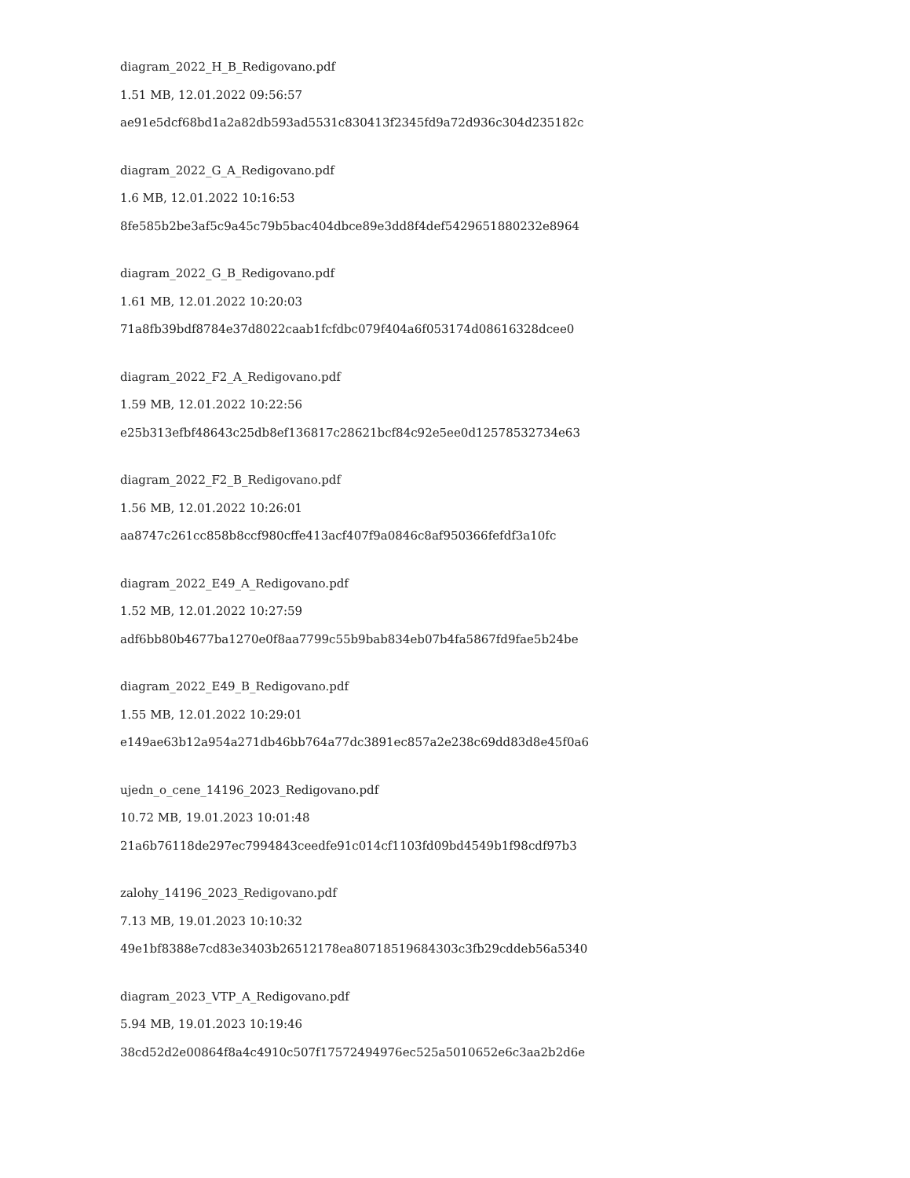diagram_2022_H_B_Redigovano.pdf
1.51 MB, 12.01.2022 09:56:57
ae91e5dcf68bd1a2a82db593ad5531c830413f2345fd9a72d936c304d235182c
diagram_2022_G_A_Redigovano.pdf
1.6 MB, 12.01.2022 10:16:53
8fe585b2be3af5c9a45c79b5bac404dbce89e3dd8f4def5429651880232e8964
diagram_2022_G_B_Redigovano.pdf
1.61 MB, 12.01.2022 10:20:03
71a8fb39bdf8784e37d8022caab1fcfdbc079f404a6f053174d08616328dcee0
diagram_2022_F2_A_Redigovano.pdf
1.59 MB, 12.01.2022 10:22:56
e25b313efbf48643c25db8ef136817c28621bcf84c92e5ee0d12578532734e63
diagram_2022_F2_B_Redigovano.pdf
1.56 MB, 12.01.2022 10:26:01
aa8747c261cc858b8ccf980cffe413acf407f9a0846c8af950366fefdf3a10fc
diagram_2022_E49_A_Redigovano.pdf
1.52 MB, 12.01.2022 10:27:59
adf6bb80b4677ba1270e0f8aa7799c55b9bab834eb07b4fa5867fd9fae5b24be
diagram_2022_E49_B_Redigovano.pdf
1.55 MB, 12.01.2022 10:29:01
e149ae63b12a954a271db46bb764a77dc3891ec857a2e238c69dd83d8e45f0a6
ujedn_o_cene_14196_2023_Redigovano.pdf
10.72 MB, 19.01.2023 10:01:48
21a6b76118de297ec7994843ceedfe91c014cf1103fd09bd4549b1f98cdf97b3
zalohy_14196_2023_Redigovano.pdf
7.13 MB, 19.01.2023 10:10:32
49e1bf8388e7cd83e3403b26512178ea80718519684303c3fb29cddeb56a5340
diagram_2023_VTP_A_Redigovano.pdf
5.94 MB, 19.01.2023 10:19:46
38cd52d2e00864f8a4c4910c507f17572494976ec525a5010652e6c3aa2b2d6e